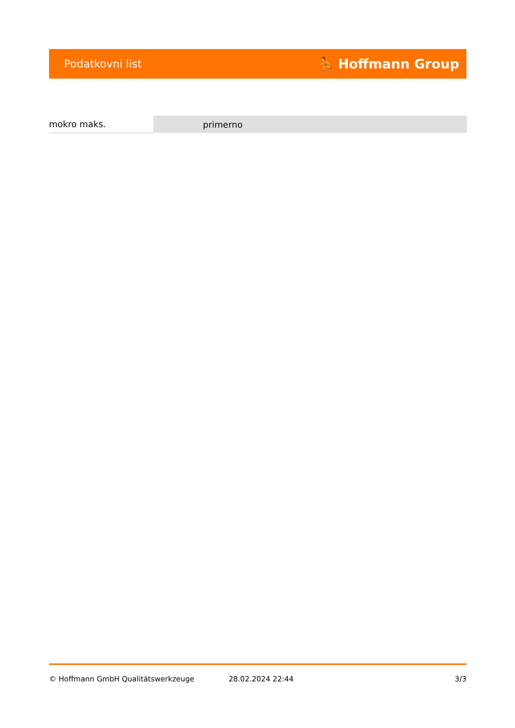Podatkovni list ⛹ Hoffmann Group
| mokro maks. | primerno |
© Hoffmann GmbH Qualitätswerkzeuge 28.02.2024 22:44 3/3